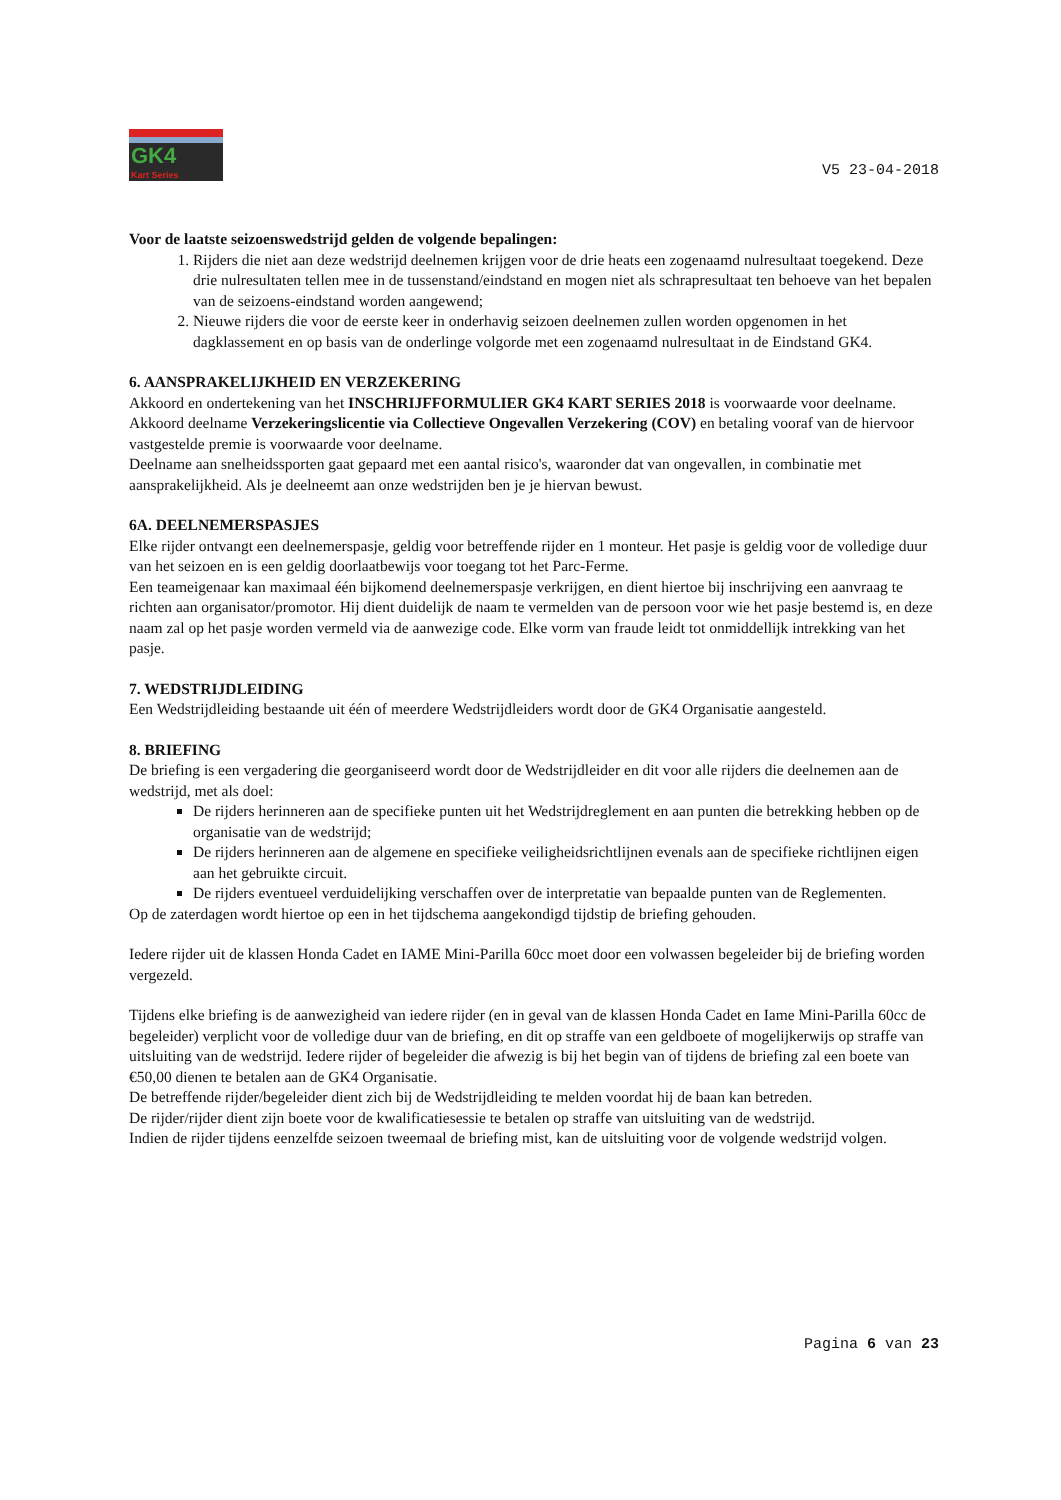GK4
Kart Series
V5 23-04-2018
Voor de laatste seizoenswedstrijd gelden de volgende bepalingen:
1. Rijders die niet aan deze wedstrijd deelnemen krijgen voor de drie heats een zogenaamd nulresultaat toegekend. Deze drie nulresultaten tellen mee in de tussenstand/eindstand en mogen niet als schrapresultaat ten behoeve van het bepalen van de seizoens-eindstand worden aangewend;
2. Nieuwe rijders die voor de eerste keer in onderhavig seizoen deelnemen zullen worden opgenomen in het dagklassement en op basis van de onderlinge volgorde met een zogenaamd nulresultaat in de Eindstand GK4.
6. AANSPRAKELIJKHEID EN VERZEKERING
Akkoord en ondertekening van het INSCHRIJFFORMULIER GK4 KART SERIES 2018 is voorwaarde voor deelname.
Akkoord deelname Verzekeringslicentie via Collectieve Ongevallen Verzekering (COV) en betaling vooraf van de hiervoor vastgestelde premie is voorwaarde voor deelname.
Deelname aan snelheidssporten gaat gepaard met een aantal risico's, waaronder dat van ongevallen, in combinatie met aansprakelijkheid. Als je deelneemt aan onze wedstrijden ben je je hiervan bewust.
6A. DEELNEMERSPASJES
Elke rijder ontvangt een deelnemerspasje, geldig voor betreffende rijder en 1 monteur. Het pasje is geldig voor de volledige duur van het seizoen en is een geldig doorlaatbewijs voor toegang tot het Parc-Ferme.
Een teameigenaar kan maximaal één bijkomend deelnemerspasje verkrijgen, en dient hiertoe bij inschrijving een aanvraag te richten aan organisator/promotor. Hij dient duidelijk de naam te vermelden van de persoon voor wie het pasje bestemd is, en deze naam zal op het pasje worden vermeld via de aanwezige code. Elke vorm van fraude leidt tot onmiddellijk intrekking van het pasje.
7. WEDSTRIJDLEIDING
Een Wedstrijdleiding bestaande uit één of meerdere Wedstrijdleiders wordt door de GK4 Organisatie aangesteld.
8. BRIEFING
De briefing is een vergadering die georganiseerd wordt door de Wedstrijdleider en dit voor alle rijders die deelnemen aan de wedstrijd, met als doel:
De rijders herinneren aan de specifieke punten uit het Wedstrijdreglement en aan punten die betrekking hebben op de organisatie van de wedstrijd;
De rijders herinneren aan de algemene en specifieke veiligheidsrichtlijnen evenals aan de specifieke richtlijnen eigen aan het gebruikte circuit.
De rijders eventueel verduidelijking verschaffen over de interpretatie van bepaalde punten van de Reglementen.
Op de zaterdagen wordt hiertoe op een in het tijdschema aangekondigd tijdstip de briefing gehouden.
Iedere rijder uit de klassen Honda Cadet en IAME Mini-Parilla 60cc moet door een volwassen begeleider bij de briefing worden vergezeld.
Tijdens elke briefing is de aanwezigheid van iedere rijder (en in geval van de klassen Honda Cadet en Iame Mini-Parilla 60cc de begeleider) verplicht voor de volledige duur van de briefing, en dit op straffe van een geldboete of mogelijkerwijs op straffe van uitsluiting van de wedstrijd. Iedere rijder of begeleider die afwezig is bij het begin van of tijdens de briefing zal een boete van €50,00 dienen te betalen aan de GK4 Organisatie.
De betreffende rijder/begeleider dient zich bij de Wedstrijdleiding te melden voordat hij de baan kan betreden.
De rijder/rijder dient zijn boete voor de kwalificatiesessie te betalen op straffe van uitsluiting van de wedstrijd.
Indien de rijder tijdens eenzelfde seizoen tweemaal de briefing mist, kan de uitsluiting voor de volgende wedstrijd volgen.
Pagina 6 van 23